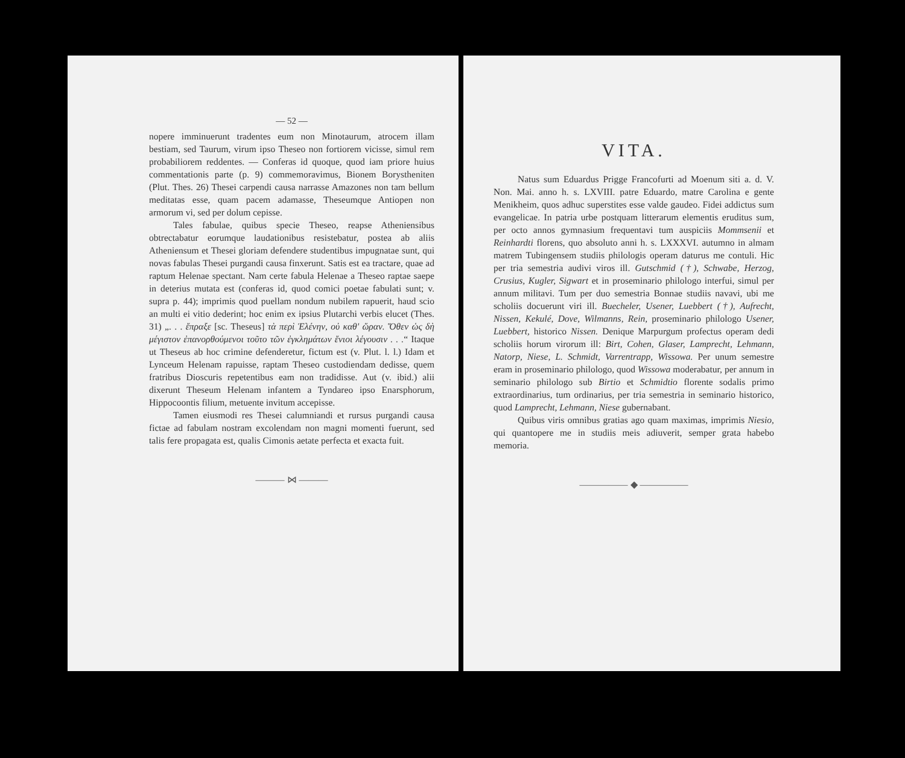— 52 —
nopere imminuerunt tradentes eum non Minotaurum, atrocem illam bestiam, sed Taurum, virum ipso Theseo non fortiorem vicisse, simul rem probabiliorem reddentes. — Conferas id quoque, quod iam priore huius commentationis parte (p. 9) commemoravimus, Bionem Borystheniten (Plut. Thes. 26) Thesei carpendi causa narrasse Amazones non tam bellum meditatas esse, quam pacem adamasse, Theseumque Antiopen non armorum vi, sed per dolum cepisse.
Tales fabulae, quibus specie Theseo, reapse Atheniensibus obtrectabatur eorumque laudationibus resistebatur, postea ab aliis Atheniensum et Thesei gloriam defendere studentibus impugnatae sunt, qui novas fabulas Thesei purgandi causa finxerunt. Satis est ea tractare, quae ad raptum Helenae spectant. Nam certe fabula Helenae a Theseo raptae saepe in deterius mutata est (conferas id, quod comici poetae fabulati sunt; v. supra p. 44); imprimis quod puellam nondum nubilem rapuerit, haud scio an multi ei vitio dederint; hoc enim ex ipsius Plutarchi verbis elucet (Thes. 31) „. . . ἔπραξε [sc. Theseus] τὰ περὶ Ἑλένην, οὐ καθ' ὥραν. Ὅθεν ὡς δὴ μέγιστον ἐπανορθούμενοι τοῦτο τῶν ἐγκλημάτων ἔνιοι λέγουσιν . . .“ Itaque ut Theseus ab hoc crimine defenderetur, fictum est (v. Plut. l. l.) Idam et Lynceum Helenam rapuisse, raptam Theseo custodiendam dedisse, quem fratribus Dioscuris repetentibus eam non tradidisse. Aut (v. ibid.) alii dixerunt Theseum Helenam infantem a Tyndareo ipso Enarsphorum, Hippocoontis filium, metuente invitum accepisse.
Tamen eiusmodi res Thesei calumniandi et rursus purgandi causa fictae ad fabulam nostram excolendam non magni momenti fuerunt, sed talis fere propagata est, qualis Cimonis aetate perfecta et exacta fuit.
——— ⋈ ———
VITA.
Natus sum Eduardus Prigge Francofurti ad Moenum siti a. d. V. Non. Mai. anno h. s. LXVIII. patre Eduardo, matre Carolina e gente Menikheim, quos adhuc superstites esse valde gaudeo. Fidei addictus sum evangelicae. In patria urbe postquam litterarum elementis eruditus sum, per octo annos gymnasium frequentavi tum auspiciis Mommsenii et Reinhardti florens, quo absoluto anni h. s. LXXXVI. autumno in almam matrem Tubingensem studiis philologis operam daturus me contuli. Hic per tria semestria audivi viros ill. Gutschmid (†), Schwabe, Herzog, Crusius, Kugler, Sigwart et in proseminario philologo interfui, simul per annum militavi. Tum per duo semestria Bonnae studiis navavi, ubi me scholiis docuerunt viri ill. Buecheler, Usener, Luebbert (†), Aufrecht, Nissen, Kekulé, Dove, Wilmanns, Rein, proseminario philologo Usener, Luebbert, historico Nissen. Denique Marpurgum profectus operam dedi scholiis horum virorum ill: Birt, Cohen, Glaser, Lamprecht, Lehmann, Natorp, Niese, L. Schmidt, Varrentrapp, Wissowa. Per unum semestre eram in proseminario philologo, quod Wissowa moderabatur, per annum in seminario philologo sub Birtio et Schmidtio florente sodalis primo extraordinarius, tum ordinarius, per tria semestria in seminario historico, quod Lamprecht, Lehmann, Niese gubernabant.
Quibus viris omnibus gratias ago quam maximas, imprimis Niesio, qui quantopere me in studiis meis adiuverit, semper grata habebo memoria.
————— ◆ —————